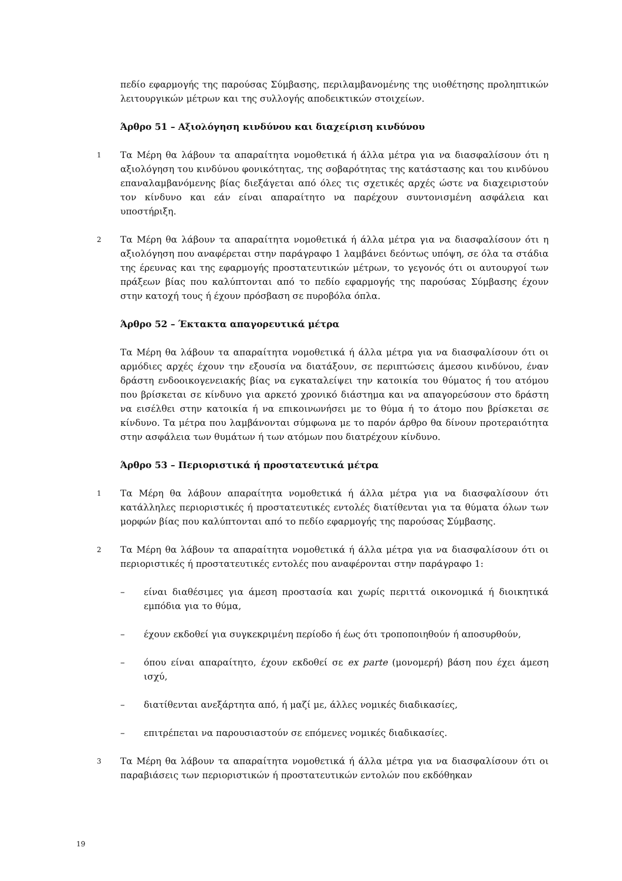πεδίο εφαρμογής της παρούσας Σύμβασης, περιλαμβανομένης της υιοθέτησης προληπτικών λειτουργικών μέτρων και της συλλογής αποδεικτικών στοιχείων.
Άρθρο 51 – Αξιολόγηση κινδύνου και διαχείριση κινδύνου
1
Τα Μέρη θα λάβουν τα απαραίτητα νομοθετικά ή άλλα μέτρα για να διασφαλίσουν ότι η αξιολόγηση του κινδύνου φονικότητας, της σοβαρότητας της κατάστασης και του κινδύνου επαναλαμβανόμενης βίας διεξάγεται από όλες τις σχετικές αρχές ώστε να διαχειριστούν τον κίνδυνο και εάν είναι απαραίτητο να παρέχουν συντονισμένη ασφάλεια και υποστήριξη.
2
Τα Μέρη θα λάβουν τα απαραίτητα νομοθετικά ή άλλα μέτρα για να διασφαλίσουν ότι η αξιολόγηση που αναφέρεται στην παράγραφο 1 λαμβάνει δεόντως υπόψη, σε όλα τα στάδια της έρευνας και της εφαρμογής προστατευτικών μέτρων, το γεγονός ότι οι αυτουργοί των πράξεων βίας που καλύπτονται από το πεδίο εφαρμογής της παρούσας Σύμβασης έχουν στην κατοχή τους ή έχουν πρόσβαση σε πυροβόλα όπλα.
Άρθρο 52 – Έκτακτα απαγορευτικά μέτρα
Τα Μέρη θα λάβουν τα απαραίτητα νομοθετικά ή άλλα μέτρα για να διασφαλίσουν ότι οι αρμόδιες αρχές έχουν την εξουσία να διατάξουν, σε περιπτώσεις άμεσου κινδύνου, έναν δράστη ενδοοικογενειακής βίας να εγκαταλείψει την κατοικία του θύματος ή του ατόμου που βρίσκεται σε κίνδυνο για αρκετό χρονικό διάστημα και να απαγορεύσουν στο δράστη να εισέλθει στην κατοικία ή να επικοινωνήσει με το θύμα ή το άτομο που βρίσκεται σε κίνδυνο. Τα μέτρα που λαμβάνονται σύμφωνα με το παρόν άρθρο θα δίνουν προτεραιότητα στην ασφάλεια των θυμάτων ή των ατόμων που διατρέχουν κίνδυνο.
Άρθρο 53 – Περιοριστικά ή προστατευτικά μέτρα
1
Τα Μέρη θα λάβουν απαραίτητα νομοθετικά ή άλλα μέτρα για να διασφαλίσουν ότι κατάλληλες περιοριστικές ή προστατευτικές εντολές διατίθενται για τα θύματα όλων των μορφών βίας που καλύπτονται από το πεδίο εφαρμογής της παρούσας Σύμβασης.
2
Τα Μέρη θα λάβουν τα απαραίτητα νομοθετικά ή άλλα μέτρα για να διασφαλίσουν ότι οι περιοριστικές ή προστατευτικές εντολές που αναφέρονται στην παράγραφο 1:
– είναι διαθέσιμες για άμεση προστασία και χωρίς περιττά οικονομικά ή διοικητικά εμπόδια για το θύμα,
– έχουν εκδοθεί για συγκεκριμένη περίοδο ή έως ότι τροποποιηθούν ή αποσυρθούν,
– όπου είναι απαραίτητο, έχουν εκδοθεί σε ex parte (μονομερή) βάση που έχει άμεση ισχύ,
– διατίθενται ανεξάρτητα από, ή μαζί με, άλλες νομικές διαδικασίες,
– επιτρέπεται να παρουσιαστούν σε επόμενες νομικές διαδικασίες.
3
Τα Μέρη θα λάβουν τα απαραίτητα νομοθετικά ή άλλα μέτρα για να διασφαλίσουν ότι οι παραβιάσεις των περιοριστικών ή προστατευτικών εντολών που εκδόθηκαν
19